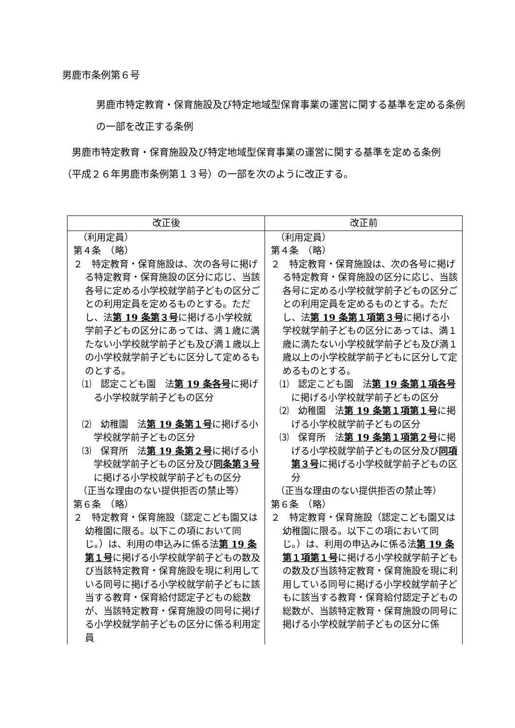男鹿市条例第６号
男鹿市特定教育・保育施設及び特定地域型保育事業の運営に関する基準を定める条例の一部を改正する条例
男鹿市特定教育・保育施設及び特定地域型保育事業の運営に関する基準を定める条例（平成２６年男鹿市条例第１３号）の一部を次のように改正する。
| 改正後 | 改正前 |
| --- | --- |
| （利用定員） 第４条 （略） ２ 特定教育・保育施設は、次の各号に掲げる特定教育・保育施設の区分に応じ、当該各号に定める小学校就学前子どもの区分ごとの利用定員を定めるものとする。ただし、法 第 19 条第３号 に掲げる小学校就学前子どもの区分にあっては、満１歳に満たない小学校就学前子ども及び満１歳以上の小学校就学前子どもに区分して定めるものとする。 ⑴ 認定こども園 法 第 19 条各号 に掲げる小学校就学前子どもの区分 ⑵ 幼稚園 法 第 19 条第１号 に掲げる小学校就学前子どもの区分 ⑶ 保育所 法 第 19 条第２号 に掲げる小学校就学前子どもの区分及び 同条第３号 に掲げる小学校就学前子どもの区分 （正当な理由のない提供拒否の禁止等） 第６条 （略） ２ 特定教育・保育施設（認定こども園又は幼稚園に限る。以下この項において同じ。）は、利用の申込みに係る法 第 19 条第１号 に掲げる小学校就学前子どもの数及び当該特定教育・保育施設を現に利用している同号に掲げる小学校就学前子どもに該当する教育・保育給付認定子どもの総数が、当該特定教育・保育施設の同号に掲げる小学校就学前子どもの区分に係る利用定員 | （利用定員） 第４条 （略） ２ 特定教育・保育施設は、次の各号に掲げる特定教育・保育施設の区分に応じ、当該各号に定める小学校就学前子どもの区分ごとの利用定員を定めるものとする。ただし、法 第 19 条第１項第３号 に掲げる小学校就学前子どもの区分にあっては、満１歳に満たない小学校就学前子ども及び満１歳以上の小学校就学前子どもに区分して定めるものとする。 ⑴ 認定こども園 法 第 19 条第１項各号 に掲げる小学校就学前子どもの区分 ⑵ 幼稚園 法 第 19 条第１項第１号 に掲げる小学校就学前子どもの区分 ⑶ 保育所 法 第 19 条第１項第２号 に掲げる小学校就学前子どもの区分及び 同項第３号 に掲げる小学校就学前子どもの区分 （正当な理由のない提供拒否の禁止等） 第６条 （略） ２ 特定教育・保育施設（認定こども園又は幼稚園に限る。以下この項において同じ。）は、利用の申込みに係る法 第 19 条第１項第１号 に掲げる小学校就学前子どもの数及び当該特定教育・保育施設を現に利用している同号に掲げる小学校就学前子どもに該当する教育・保育給付認定子どもの総数が、当該特定教育・保育施設の同号に掲げる小学校就学前子どもの区分に係 |